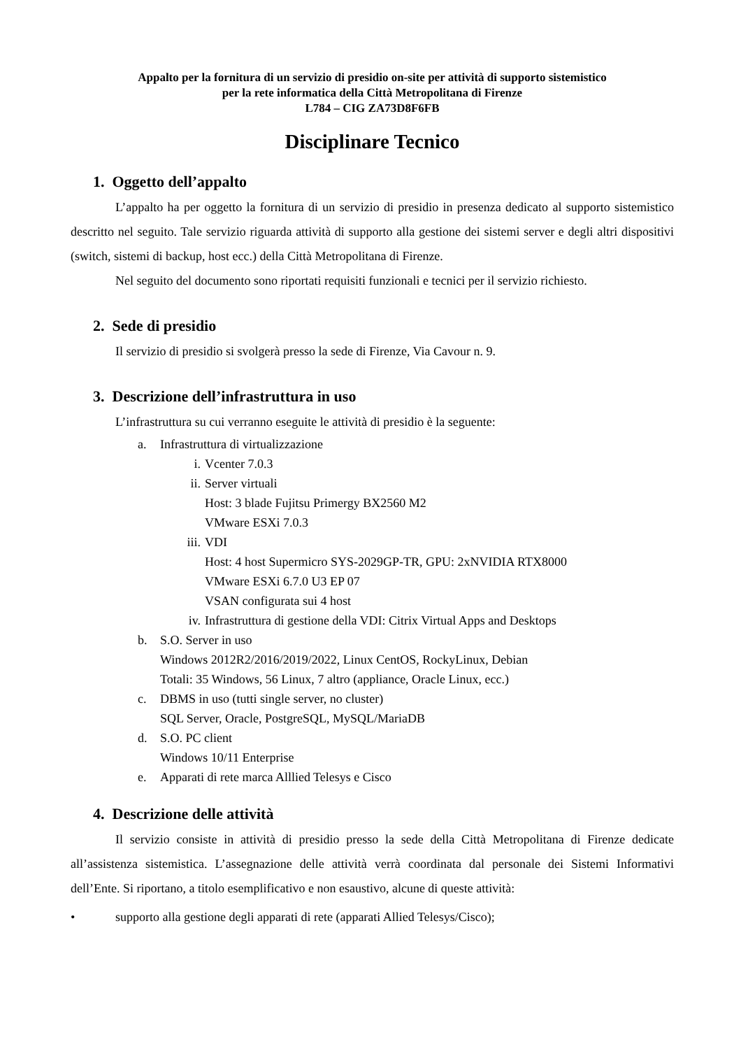Appalto per la fornitura di un servizio di presidio on-site per attività di supporto sistemistico
per la rete informatica della Città Metropolitana di Firenze
L784 – CIG ZA73D8F6FB
Disciplinare Tecnico
1. Oggetto dell’appalto
L’appalto ha per oggetto la fornitura di un servizio di presidio in presenza dedicato al supporto sistemistico descritto nel seguito. Tale servizio riguarda attività di supporto alla gestione dei sistemi server e degli altri dispositivi (switch, sistemi di backup, host ecc.) della Città Metropolitana di Firenze.
Nel seguito del documento sono riportati requisiti funzionali e tecnici per il servizio richiesto.
2. Sede di presidio
Il servizio di presidio si svolgerà presso la sede di Firenze, Via Cavour n. 9.
3. Descrizione dell’infrastruttura in uso
L’infrastruttura su cui verranno eseguite le attività di presidio è la seguente:
a. Infrastruttura di virtualizzazione
i. Vcenter 7.0.3
ii. Server virtuali
Host: 3 blade Fujitsu Primergy BX2560 M2
VMware ESXi 7.0.3
iii. VDI
Host: 4 host Supermicro SYS-2029GP-TR, GPU: 2xNVIDIA RTX8000
VMware ESXi 6.7.0 U3 EP 07
VSAN configurata sui 4 host
iv. Infrastruttura di gestione della VDI: Citrix Virtual Apps and Desktops
b. S.O. Server in uso
Windows 2012R2/2016/2019/2022, Linux CentOS, RockyLinux, Debian
Totali: 35 Windows, 56 Linux, 7 altro (appliance, Oracle Linux, ecc.)
c. DBMS in uso (tutti single server, no cluster)
SQL Server, Oracle, PostgreSQL, MySQL/MariaDB
d. S.O. PC client
Windows 10/11 Enterprise
e. Apparati di rete marca Alllied Telesys e Cisco
4. Descrizione delle attività
Il servizio consiste in attività di presidio presso la sede della Città Metropolitana di Firenze dedicate all’assistenza sistemistica. L’assegnazione delle attività verrà coordinata dal personale dei Sistemi Informativi dell’Ente. Si riportano, a titolo esemplificativo e non esaustivo, alcune di queste attività:
• supporto alla gestione degli apparati di rete (apparati Allied Telesys/Cisco);